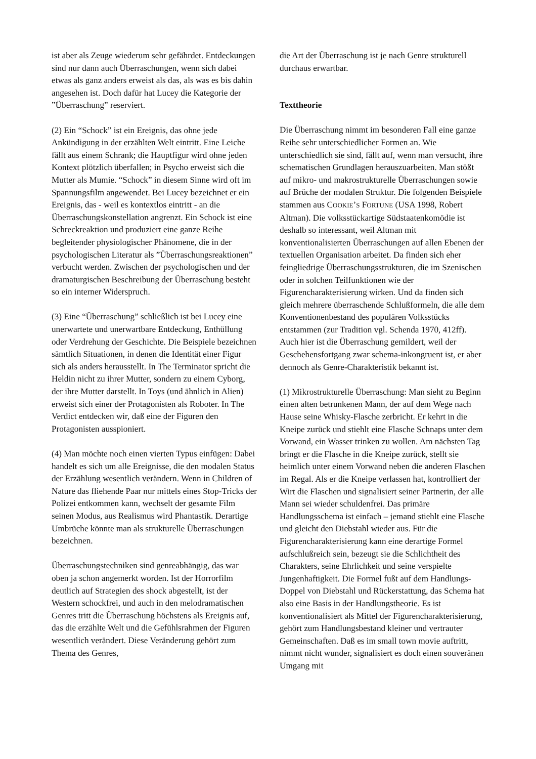ist aber als Zeuge wiederum sehr gefährdet. Entdeckungen sind nur dann auch Überraschungen, wenn sich dabei etwas als ganz anders erweist als das, als was es bis dahin angesehen ist. Doch dafür hat Lucey die Kategorie der ”Überraschung” reserviert.
(2) Ein “Schock” ist ein Ereignis, das ohne jede Ankündigung in der erzählten Welt eintritt. Eine Leiche fällt aus einem Schrank; die Hauptfigur wird ohne jeden Kontext plötzlich überfallen; in Psycho erweist sich die Mutter als Mumie. “Schock” in diesem Sinne wird oft im Spannungsfilm angewendet. Bei Lucey bezeichnet er ein Ereignis, das - weil es kontextlos eintritt - an die Überraschungskonstellation angrenzt. Ein Schock ist eine Schreckreaktion und produziert eine ganze Reihe begleitender physiologischer Phänomene, die in der psychologischen Literatur als ”Überraschungsreaktionen” verbucht werden. Zwischen der psychologischen und der dramaturgischen Beschreibung der Überraschung besteht so ein interner Widerspruch.
(3) Eine “Überraschung” schließlich ist bei Lucey eine unerwartete und unerwartbare Entdeckung, Enthüllung oder Verdrehung der Geschichte. Die Beispiele bezeichnen sämtlich Situationen, in denen die Identität einer Figur sich als anders herausstellt. In The Terminator spricht die Heldin nicht zu ihrer Mutter, sondern zu einem Cyborg, der ihre Mutter darstellt. In Toys (und ähnlich in Alien) erweist sich einer der Protagonisten als Roboter. In The Verdict entdecken wir, daß eine der Figuren den Protagonisten ausspioniert.
(4) Man möchte noch einen vierten Typus einfügen: Dabei handelt es sich um alle Ereignisse, die den modalen Status der Erzählung wesentlich verändern. Wenn in Children of Nature das fliehende Paar nur mittels eines Stop-Tricks der Polizei entkommen kann, wechselt der gesamte Film seinen Modus, aus Realismus wird Phantastik. Derartige Umbrüche könnte man als strukturelle Überraschungen bezeichnen.
Überraschungstechniken sind genreabhängig, das war oben ja schon angemerkt worden. Ist der Horrorfilm deutlich auf Strategien des shock abgestellt, ist der Western schockfrei, und auch in den melodramatischen Genres tritt die Überraschung höchstens als Ereignis auf, das die erzählte Welt und die Gefühlsrahmen der Figuren wesentlich verändert. Diese Veränderung gehört zum Thema des Genres,
die Art der Überraschung ist je nach Genre strukturell durchaus erwartbar.
Texttheorie
Die Überraschung nimmt im besonderen Fall eine ganze Reihe sehr unterschiedlicher Formen an. Wie unterschiedlich sie sind, fällt auf, wenn man versucht, ihre schematischen Grundlagen herauszuarbeiten. Man stößt auf mikro- und makrostrukturelle Überraschungen sowie auf Brüche der modalen Struktur. Die folgenden Beispiele stammen aus COOKIE’S FORTUNE (USA 1998, Robert Altman). Die volksstückartige Südstaatenkomödie ist deshalb so interessant, weil Altman mit konventionalisierten Überraschungen auf allen Ebenen der textuellen Organisation arbeitet. Da finden sich eher feingliedrige Überraschungsstrukturen, die im Szenischen oder in solchen Teilfunktionen wie der Figurencharakterisierung wirken. Und da finden sich gleich mehrere überraschende Schlußformeln, die alle dem Konventionenbestand des populären Volksstücks entstammen (zur Tradition vgl. Schenda 1970, 412ff). Auch hier ist die Überraschung gemildert, weil der Geschehensfortgang zwar schema-inkongruent ist, er aber dennoch als Genre-Charakteristik bekannt ist.
(1) Mikrostrukturelle Überraschung: Man sieht zu Beginn einen alten betrunkenen Mann, der auf dem Wege nach Hause seine Whisky-Flasche zerbricht. Er kehrt in die Kneipe zurück und stiehlt eine Flasche Schnaps unter dem Vorwand, ein Wasser trinken zu wollen. Am nächsten Tag bringt er die Flasche in die Kneipe zurück, stellt sie heimlich unter einem Vorwand neben die anderen Flaschen im Regal. Als er die Kneipe verlassen hat, kontrolliert der Wirt die Flaschen und signalisiert seiner Partnerin, der alle Mann sei wieder schuldenfrei. Das primäre Handlungsschema ist einfach – jemand stiehlt eine Flasche und gleicht den Diebstahl wieder aus. Für die Figurencharakterisierung kann eine derartige Formel aufschlußreich sein, bezeugt sie die Schlichtheit des Charakters, seine Ehrlichkeit und seine verspielte Jungenhaftigkeit. Die Formel fußt auf dem Handlungs-Doppel von Diebstahl und Rückerstattung, das Schema hat also eine Basis in der Handlungstheorie. Es ist konventionalisiert als Mittel der Figurencharakterisierung, gehört zum Handlungsbestand kleiner und vertrauter Gemeinschaften. Daß es im small town movie auftritt, nimmt nicht wunder, signalisiert es doch einen souveränen Umgang mit